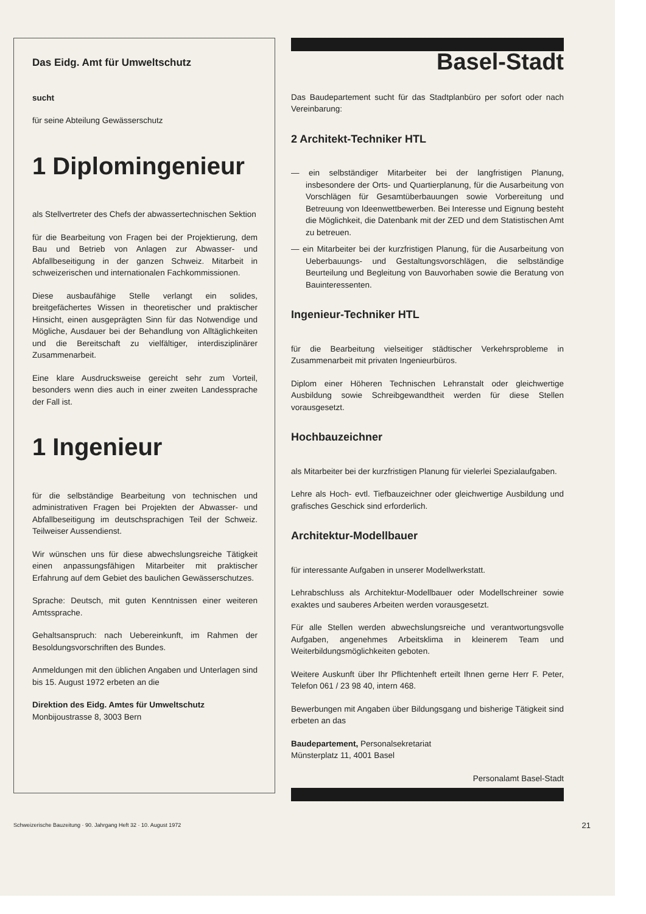Das Eidg. Amt für Umweltschutz
sucht
für seine Abteilung Gewässerschutz
1 Diplomingenieur
als Stellvertreter des Chefs der abwassertechnischen Sektion
für die Bearbeitung von Fragen bei der Projektierung, dem Bau und Betrieb von Anlagen zur Abwasser- und Abfallbeseitigung in der ganzen Schweiz. Mitarbeit in schweizerischen und internationalen Fachkommissionen.
Diese ausbaufähige Stelle verlangt ein solides, breitgefächertes Wissen in theoretischer und praktischer Hinsicht, einen ausgeprägten Sinn für das Notwendige und Mögliche, Ausdauer bei der Behandlung von Alltäglichkeiten und die Bereitschaft zu vielfältiger, interdisziplinärer Zusammenarbeit.
Eine klare Ausdrucksweise gereicht sehr zum Vorteil, besonders wenn dies auch in einer zweiten Landessprache der Fall ist.
1 Ingenieur
für die selbständige Bearbeitung von technischen und administrativen Fragen bei Projekten der Abwasser- und Abfallbeseitigung im deutschsprachigen Teil der Schweiz. Teilweiser Aussendienst.
Wir wünschen uns für diese abwechslungsreiche Tätigkeit einen anpassungsfähigen Mitarbeiter mit praktischer Erfahrung auf dem Gebiet des baulichen Gewässerschutzes.
Sprache: Deutsch, mit guten Kenntnissen einer weiteren Amtssprache.
Gehaltsanspruch: nach Uebereinkunft, im Rahmen der Besoldungsvorschriften des Bundes.
Anmeldungen mit den üblichen Angaben und Unterlagen sind bis 15. August 1972 erbeten an die
Direktion des Eidg. Amtes für Umweltschutz
Monbijoustrasse 8, 3003 Bern
Basel-Stadt
Das Baudepartement sucht für das Stadtplanbüro per sofort oder nach Vereinbarung:
2 Architekt-Techniker HTL
— ein selbständiger Mitarbeiter bei der langfristigen Planung, insbesondere der Orts- und Quartierplanung, für die Ausarbeitung von Vorschlägen für Gesamtüberbauungen sowie Vorbereitung und Betreuung von Ideenwettbewerben. Bei Interesse und Eignung besteht die Möglichkeit, die Datenbank mit der ZED und dem Statistischen Amt zu betreuen.
— ein Mitarbeiter bei der kurzfristigen Planung, für die Ausarbeitung von Ueberbauungs- und Gestaltungsvorschlägen, die selbständige Beurteilung und Begleitung von Bauvorhaben sowie die Beratung von Bauinteressenten.
Ingenieur-Techniker HTL
für die Bearbeitung vielseitiger städtischer Verkehrsprobleme in Zusammenarbeit mit privaten Ingenieurbüros.
Diplom einer Höheren Technischen Lehranstalt oder gleichwertige Ausbildung sowie Schreibgewandtheit werden für diese Stellen vorausgesetzt.
Hochbauzeichner
als Mitarbeiter bei der kurzfristigen Planung für vielerlei Spezialaufgaben.
Lehre als Hoch- evtl. Tiefbauzeichner oder gleichwertige Ausbildung und grafisches Geschick sind erforderlich.
Architektur-Modellbauer
für interessante Aufgaben in unserer Modellwerkstatt.
Lehrabschluss als Architektur-Modellbauer oder Modellschreiner sowie exaktes und sauberes Arbeiten werden vorausgesetzt.
Für alle Stellen werden abwechslungsreiche und verantwortungsvolle Aufgaben, angenehmes Arbeitsklima in kleinerem Team und Weiterbildungsmöglichkeiten geboten.
Weitere Auskunft über Ihr Pflichtenheft erteilt Ihnen gerne Herr F. Peter, Telefon 061 / 23 98 40, intern 468.
Bewerbungen mit Angaben über Bildungsgang und bisherige Tätigkeit sind erbeten an das
Baudepartement, Personalsekretariat
Münsterplatz 11, 4001 Basel
Personalamt Basel-Stadt
Schweizerische Bauzeitung · 90. Jahrgang Heft 32 · 10. August 1972 21